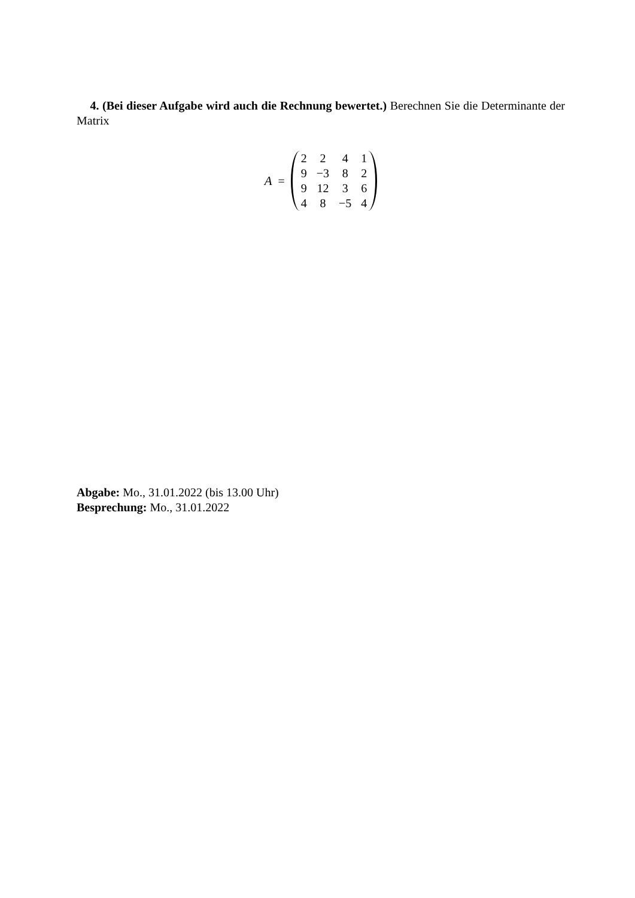4. (Bei dieser Aufgabe wird auch die Rechnung bewertet.) Berechnen Sie die Determinante der Matrix
A =
| 2 | 2 | 4 | 1 |
| 9 | −3 | 8 | 2 |
| 9 | 12 | 3 | 6 |
| 4 | 8 | −5 | 4 |
Abgabe: Mo., 31.01.2022 (bis 13.00 Uhr)
Besprechung: Mo., 31.01.2022